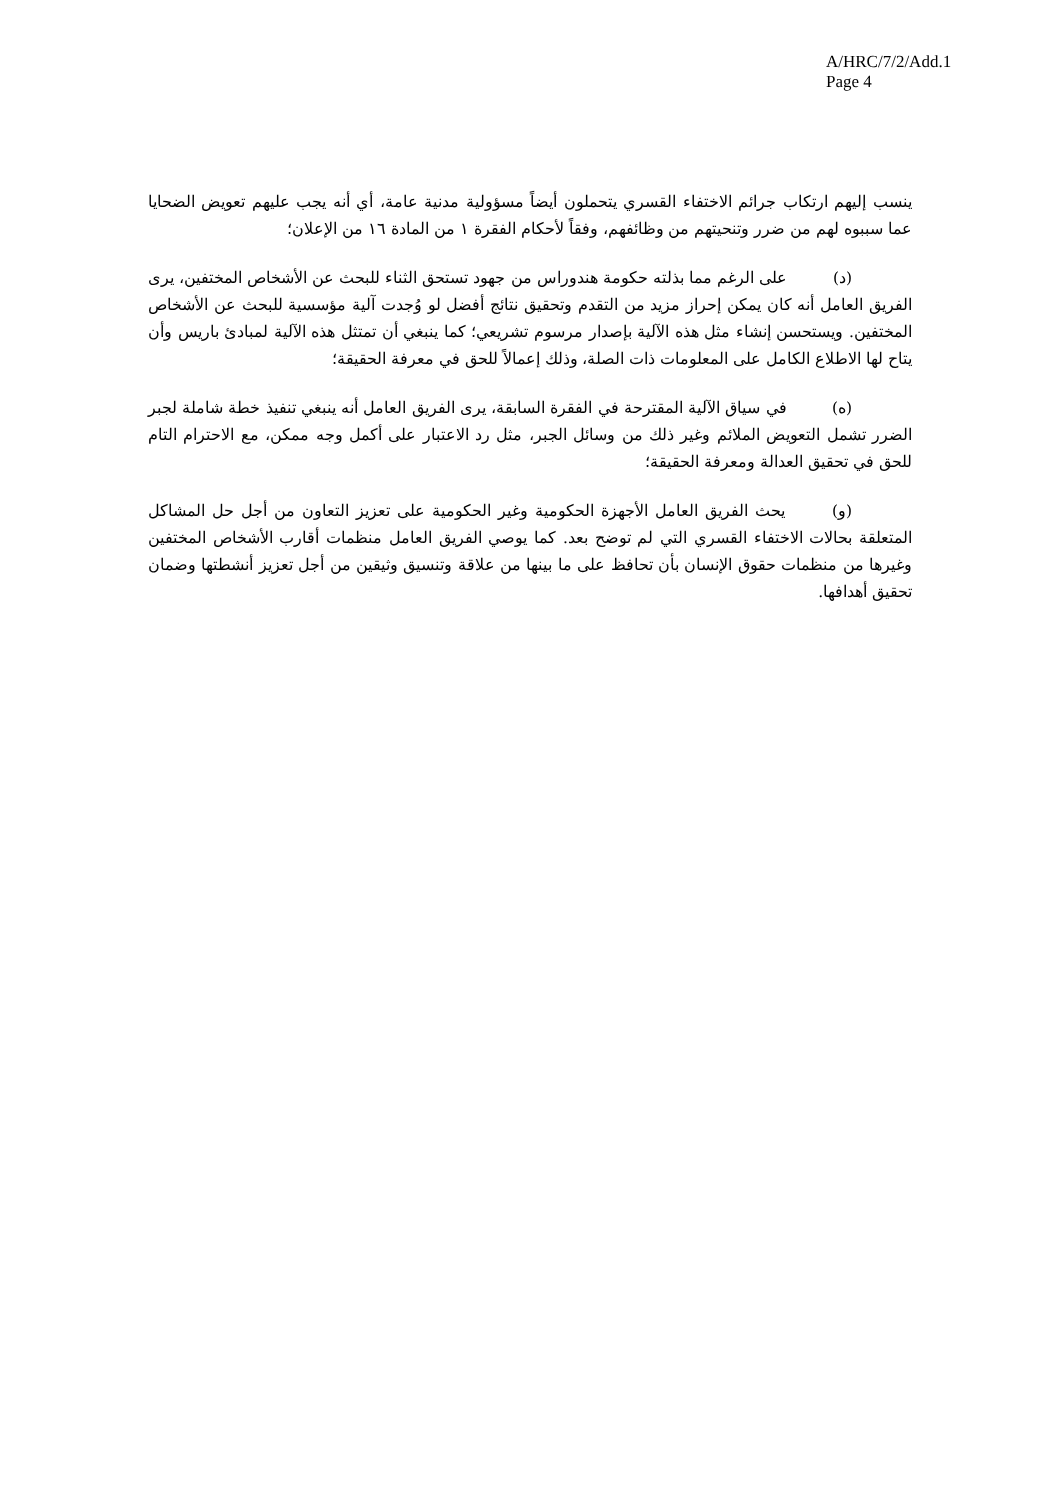A/HRC/7/2/Add.1
Page 4
ينسب إليهم ارتكاب جرائم الاختفاء القسري يتحملون أيضاً مسؤولية مدنية عامة، أي أنه يجب عليهم تعويض الضحايا عما سببوه لهم من ضرر وتنحيتهم من وظائفهم، وفقاً لأحكام الفقرة ١ من المادة ١٦ من الإعلان؛
(د) على الرغم مما بذلته حكومة هندوراس من جهود تستحق الثناء للبحث عن الأشخاص المختفين، يرى الفريق العامل أنه كان يمكن إحراز مزيد من التقدم وتحقيق نتائج أفضل لو وُجدت آلية مؤسسية للبحث عن الأشخاص المختفين. ويستحسن إنشاء مثل هذه الآلية بإصدار مرسوم تشريعي؛ كما ينبغي أن تمتثل هذه الآلية لمبادئ باريس وأن يتاح لها الاطلاع الكامل على المعلومات ذات الصلة، وذلك إعمالاً للحق في معرفة الحقيقة؛
(ه) في سياق الآلية المقترحة في الفقرة السابقة، يرى الفريق العامل أنه ينبغي تنفيذ خطة شاملة لجبر الضرر تشمل التعويض الملائم وغير ذلك من وسائل الجبر، مثل رد الاعتبار على أكمل وجه ممكن، مع الاحترام التام للحق في تحقيق العدالة ومعرفة الحقيقة؛
(و) يحث الفريق العامل الأجهزة الحكومية وغير الحكومية على تعزيز التعاون من أجل حل المشاكل المتعلقة بحالات الاختفاء القسري التي لم توضح بعد. كما يوصي الفريق العامل منظمات أقارب الأشخاص المختفين وغيرها من منظمات حقوق الإنسان بأن تحافظ على ما بينها من علاقة وتنسيق وثيقين من أجل تعزيز أنشطتها وضمان تحقيق أهدافها.